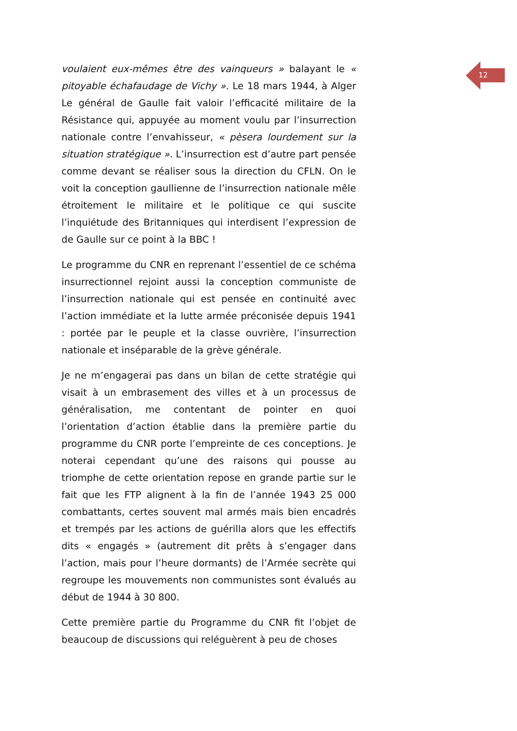12
voulaient eux-mêmes être des vainqueurs » balayant le « pitoyable échafaudage de Vichy ». Le 18 mars 1944, à Alger Le général de Gaulle fait valoir l’efficacité militaire de la Résistance qui, appuyée au moment voulu par l’insurrection nationale contre l’envahisseur, « pèsera lourdement sur la situation stratégique ». L’insurrection est d’autre part pensée comme devant se réaliser sous la direction du CFLN. On le voit la conception gaullienne de l’insurrection nationale mêle étroitement le militaire et le politique ce qui suscite l’inquiétude des Britanniques qui interdisent l’expression de de Gaulle sur ce point à la BBC !
Le programme du CNR en reprenant l’essentiel de ce schéma insurrectionnel rejoint aussi la conception communiste de l’insurrection nationale qui est pensée en continuité avec l’action immédiate et la lutte armée préconisée depuis 1941 : portée par le peuple et la classe ouvrière, l’insurrection nationale et inséparable de la grève générale.
Je ne m’engagerai pas dans un bilan de cette stratégie qui visait à un embrasement des villes et à un processus de généralisation, me contentant de pointer en quoi l’orientation d’action établie dans la première partie du programme du CNR porte l’empreinte de ces conceptions. Je noterai cependant qu’une des raisons qui pousse au triomphe de cette orientation repose en grande partie sur le fait que les FTP alignent à la fin de l’année 1943 25 000 combattants, certes souvent mal armés mais bien encadrés et trempés par les actions de guérilla alors que les effectifs dits « engagés » (autrement dit prêts à s’engager dans l’action, mais pour l’heure dormants) de l’Armée secrète qui regroupe les mouvements non communistes sont évalués au début de 1944 à 30 800.
Cette première partie du Programme du CNR fit l’objet de beaucoup de discussions qui reléguèrent à peu de choses